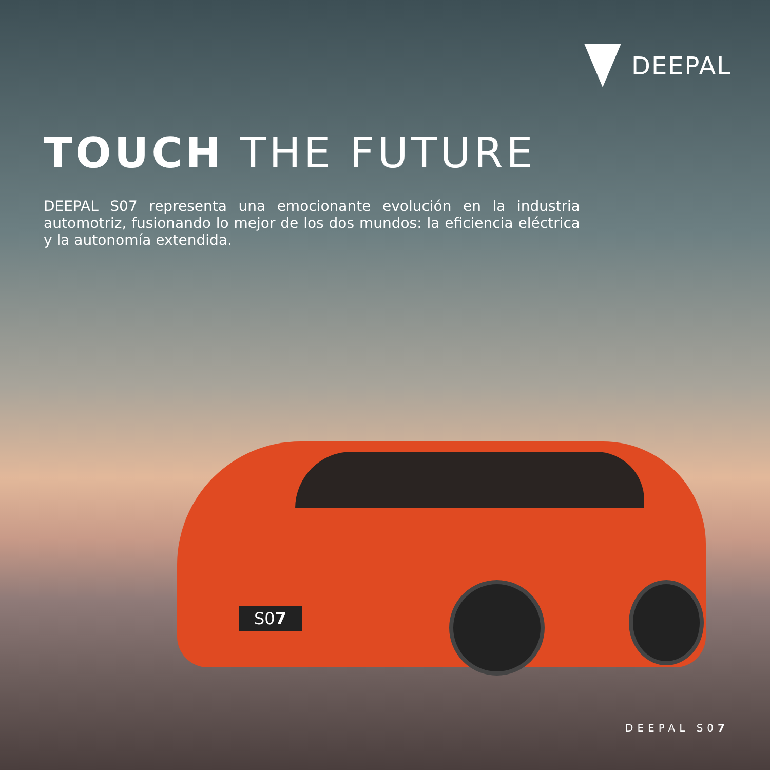DEEPAL
TOUCH THE FUTURE
DEEPAL S07 representa una emocionante evolución en la industria automotriz, fusionando lo mejor de los dos mundos: la eficiencia eléctrica y la autonomía extendida.
S07
DEEPAL S07